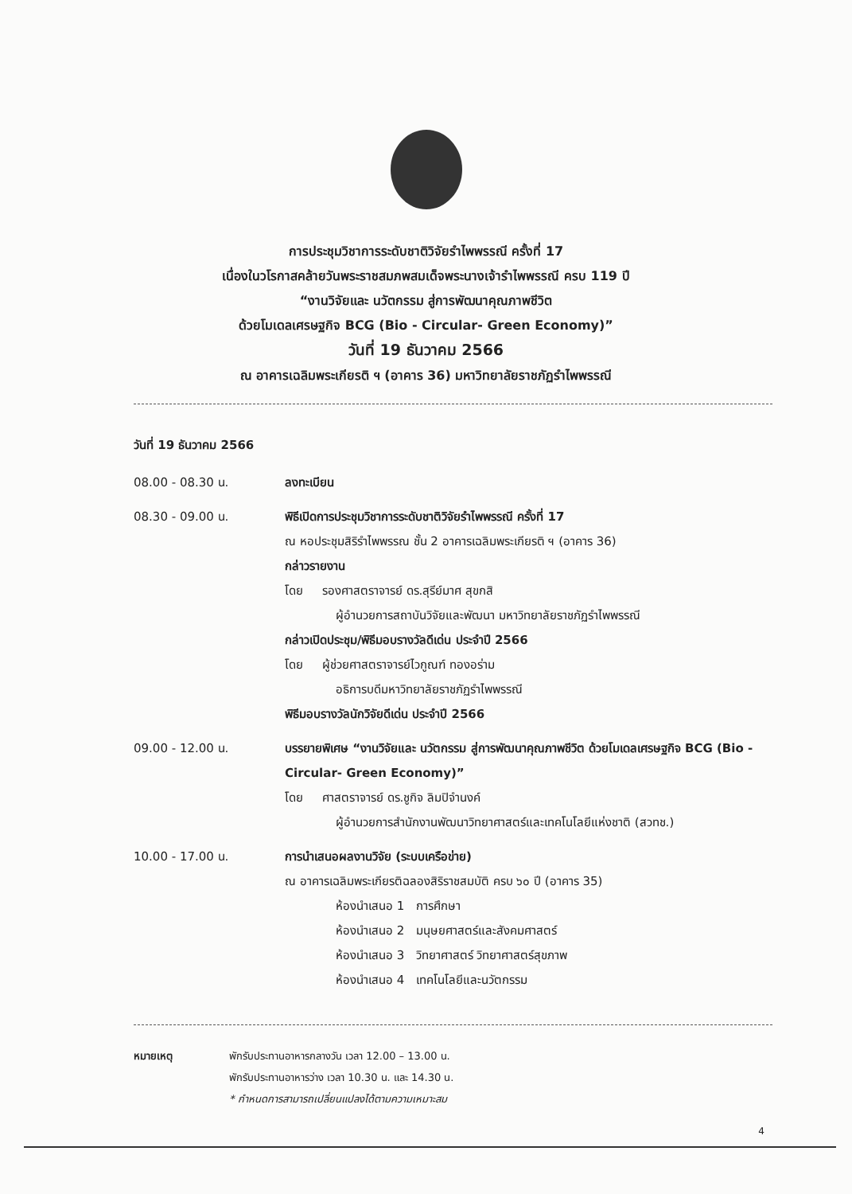การประชุมวิชาการระดับชาติวิจัยรำไพพรรณี ครั้งที่ 17
เนื่องในวโรกาสคล้ายวันพระราชสมภพสมเด็จพระนางเจ้ารำไพพรรณี ครบ 119 ปี
“งานวิจัยและ นวัตกรรม สู่การพัฒนาคุณภาพชีวิต
ด้วยโมเดลเศรษฐกิจ BCG (Bio - Circular- Green Economy)”
วันที่ 19 ธันวาคม 2566
ณ อาคารเฉลิมพระเกียรติ ฯ (อาคาร 36) มหาวิทยาลัยราชภัฏรำไพพรรณี
วันที่ 19 ธันวาคม 2566
08.00 - 08.30 น. ลงทะเบียน
08.30 - 09.00 น. พิธีเปิดการประชุมวิชาการระดับชาติวิจัยรำไพพรรณี ครั้งที่ 17
ณ หอประชุมสิริรำไพพรรณ ชั้น 2 อาคารเฉลิมพระเกียรติ ฯ (อาคาร 36)
กล่าวรายงาน
โดย รองศาสตราจารย์ ดร.สุรีย์มาศ สุขกสิ
ผู้อำนวยการสถาบันวิจัยและพัฒนา มหาวิทยาลัยราชภัฏรำไพพรรณี
กล่าวเปิดประชุม/พิธีมอบรางวัลดีเด่น ประจำปี 2566
โดย ผู้ช่วยศาสตราจารย์ไวกูณฑ์ ทองอร่าม
อธิการบดีมหาวิทยาลัยราชภัฏรำไพพรรณี
พิธีมอบรางวัลนักวิจัยดีเด่น ประจำปี 2566
09.00 - 12.00 น. บรรยายพิเศษ “งานวิจัยและ นวัตกรรม สู่การพัฒนาคุณภาพชีวิต ด้วยโมเดลเศรษฐกิจ BCG (Bio - Circular- Green Economy)”
โดย ศาสตราจารย์ ดร.ชูกิจ ลิมปิจำนงค์
ผู้อำนวยการสำนักงานพัฒนาวิทยาศาสตร์และเทคโนโลยีแห่งชาติ (สวทช.)
10.00 - 17.00 น. การนำเสนอผลงานวิจัย (ระบบเครือข่าย)
ณ อาคารเฉลิมพระเกียรติฉลองสิริราชสมบัติ ครบ ๖๐ ปี (อาคาร 35)
ห้องนำเสนอ 1 การศึกษา
ห้องนำเสนอ 2 มนุษยศาสตร์และสังคมศาสตร์
ห้องนำเสนอ 3 วิทยาศาสตร์ วิทยาศาสตร์สุขภาพ
ห้องนำเสนอ 4 เทคโนโลยีและนวัตกรรม
หมายเหตุ พักรับประทานอาหารกลางวัน เวลา 12.00 – 13.00 น.
พักรับประทานอาหารว่าง เวลา 10.30 น. และ 14.30 น.
* กำหนดการสามารถเปลี่ยนแปลงได้ตามความเหมาะสม
4